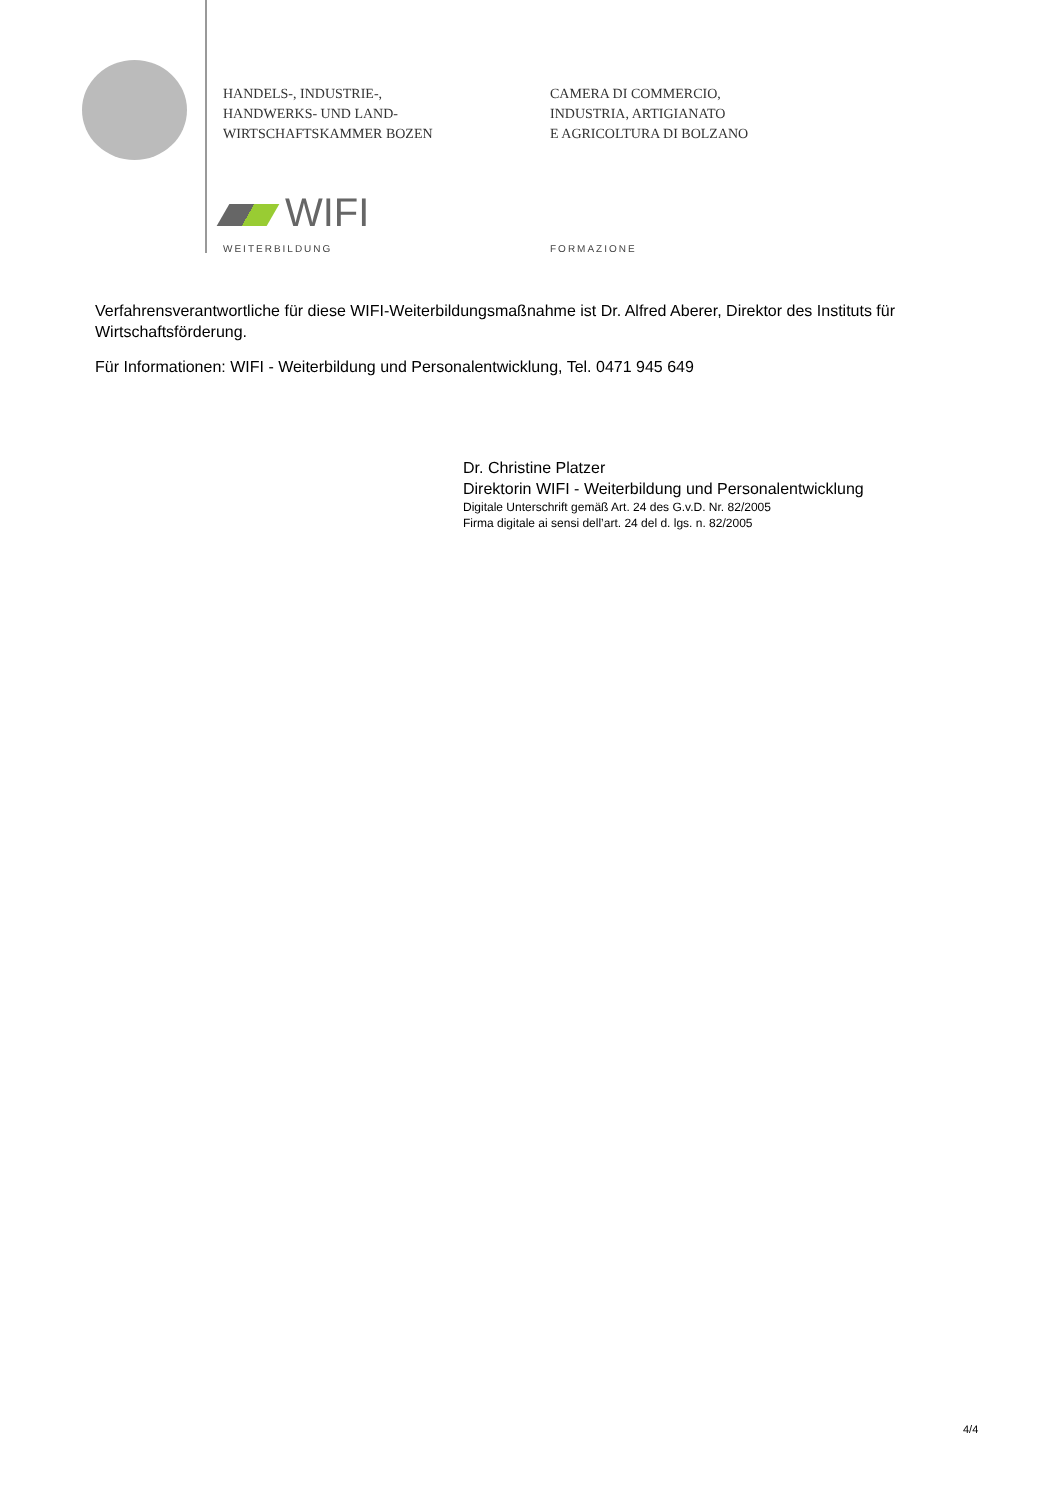HANDELS-, INDUSTRIE-,
HANDWERKS- UND LAND-
WIRTSCHAFTSKAMMER BOZEN
CAMERA DI COMMERCIO,
INDUSTRIA, ARTIGIANATO
E AGRICOLTURA DI BOLZANO
WIFI
WEITERBILDUNG FORMAZIONE
Verfahrensverantwortliche für diese WIFI-Weiterbildungsmaßnahme ist Dr. Alfred Aberer, Direktor des Instituts für Wirtschaftsförderung.
Für Informationen: WIFI - Weiterbildung und Personalentwicklung, Tel. 0471 945 649
Dr. Christine Platzer
Direktorin WIFI - Weiterbildung und Personalentwicklung
Digitale Unterschrift gemäß Art. 24 des G.v.D. Nr. 82/2005
Firma digitale ai sensi dell’art. 24 del d. lgs. n. 82/2005
4/4